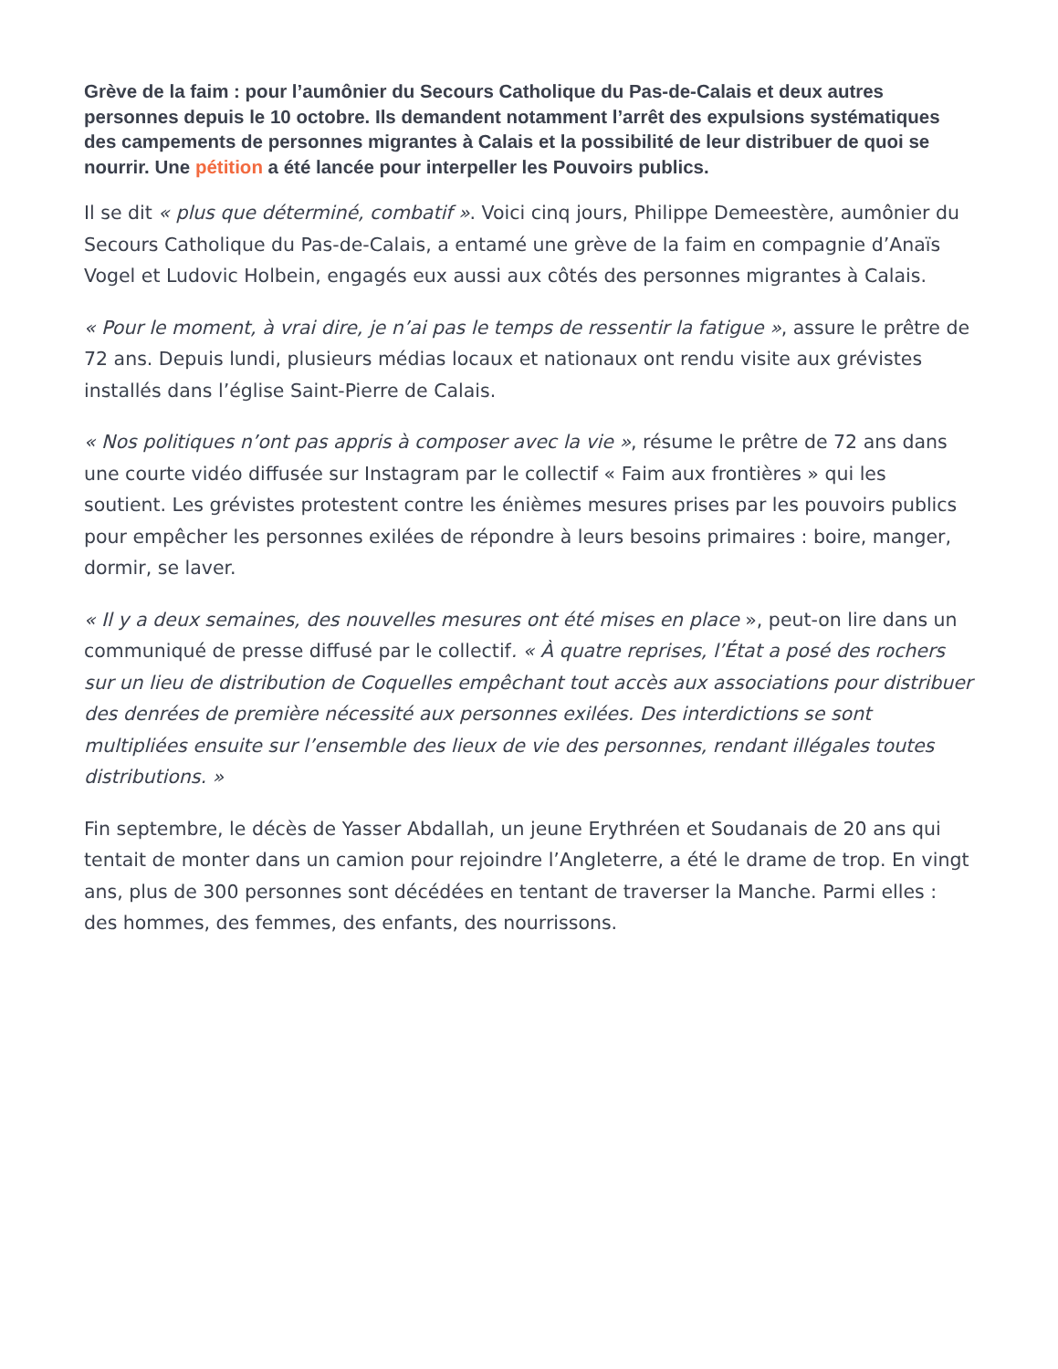Grève de la faim : pour l’aumônier du Secours Catholique du Pas-de-Calais et deux autres personnes depuis le 10 octobre. Ils demandent notamment l’arrêt des expulsions systématiques des campements de personnes migrantes à Calais et la possibilité de leur distribuer de quoi se nourrir. Une pétition a été lancée pour interpeller les Pouvoirs publics.
Il se dit « plus que déterminé, combatif ». Voici cinq jours, Philippe Demeestère, aumônier du Secours Catholique du Pas-de-Calais, a entamé une grève de la faim en compagnie d’Anaïs Vogel et Ludovic Holbein, engagés eux aussi aux côtés des personnes migrantes à Calais.
« Pour le moment, à vrai dire, je n’ai pas le temps de ressentir la fatigue », assure le prêtre de 72 ans. Depuis lundi, plusieurs médias locaux et nationaux ont rendu visite aux grévistes installés dans l’église Saint-Pierre de Calais.
« Nos politiques n’ont pas appris à composer avec la vie », résume le prêtre de 72 ans dans une courte vidéo diffusée sur Instagram par le collectif « Faim aux frontières » qui les soutient. Les grévistes protestent contre les énièmes mesures prises par les pouvoirs publics pour empêcher les personnes exilées de répondre à leurs besoins primaires : boire, manger, dormir, se laver.
« Il y a deux semaines, des nouvelles mesures ont été mises en place », peut-on lire dans un communiqué de presse diffusé par le collectif. « À quatre reprises, l’État a posé des rochers sur un lieu de distribution de Coquelles empêchant tout accès aux associations pour distribuer des denrées de première nécessité aux personnes exilées. Des interdictions se sont multipliées ensuite sur l’ensemble des lieux de vie des personnes, rendant illégales toutes distributions. »
Fin septembre, le décès de Yasser Abdallah, un jeune Erythréen et Soudanais de 20 ans qui tentait de monter dans un camion pour rejoindre l’Angleterre, a été le drame de trop. En vingt ans, plus de 300 personnes sont décédées en tentant de traverser la Manche. Parmi elles : des hommes, des femmes, des enfants, des nourrissons.